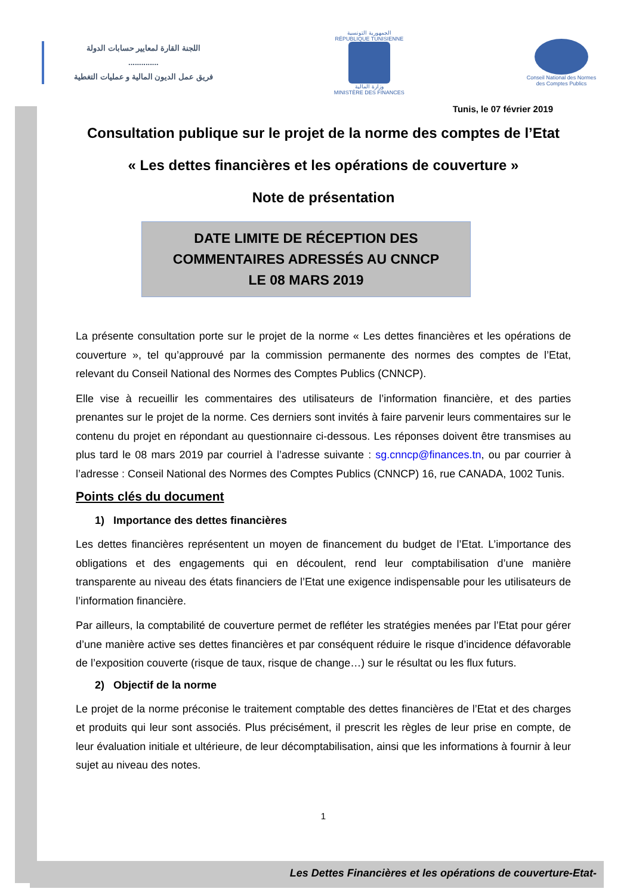اللجنة القارة لمعايير حسابات الدولة
..............
فريق عمل الديون المالية و عمليات التغطية
الجمهورية التونسية
RÉPUBLIQUE TUNISIENNE
وزارة المالية
MINISTÈRE DES FINANCES
Conseil National des Normes des Comptes Publics
Tunis, le 07 février 2019
Consultation publique sur le projet de la norme des comptes de l’Etat
« Les dettes financières et les opérations de couverture »
Note de présentation
DATE LIMITE DE RÉCEPTION DES
COMMENTAIRES ADRESSÉS AU CNNCP
LE 08 MARS 2019
La présente consultation porte sur le projet de la norme « Les dettes financières et les opérations de couverture », tel qu’approuvé par la commission permanente des normes des comptes de l’Etat, relevant du Conseil National des Normes des Comptes Publics (CNNCP).
Elle vise à recueillir les commentaires des utilisateurs de l’information financière, et des parties prenantes sur le projet de la norme. Ces derniers sont invités à faire parvenir leurs commentaires sur le contenu du projet en répondant au questionnaire ci-dessous. Les réponses doivent être transmises au plus tard le 08 mars 2019 par courriel à l’adresse suivante : sg.cnncp@finances.tn, ou par courrier à l’adresse : Conseil National des Normes des Comptes Publics (CNNCP) 16, rue CANADA, 1002 Tunis.
Points clés du document
1) Importance des dettes financières
Les dettes financières représentent un moyen de financement du budget de l’Etat. L’importance des obligations et des engagements qui en découlent, rend leur comptabilisation d’une manière transparente au niveau des états financiers de l’Etat une exigence indispensable pour les utilisateurs de l’information financière.
Par ailleurs, la comptabilité de couverture permet de refléter les stratégies menées par l’Etat pour gérer d’une manière active ses dettes financières et par conséquent réduire le risque d’incidence défavorable de l’exposition couverte (risque de taux, risque de change…) sur le résultat ou les flux futurs.
2) Objectif de la norme
Le projet de la norme préconise le traitement comptable des dettes financières de l’Etat et des charges et produits qui leur sont associés. Plus précisément, il prescrit les règles de leur prise en compte, de leur évaluation initiale et ultérieure, de leur décomptabilisation, ainsi que les informations à fournir à leur sujet au niveau des notes.
1
Les Dettes Financières et les opérations de couverture-Etat-